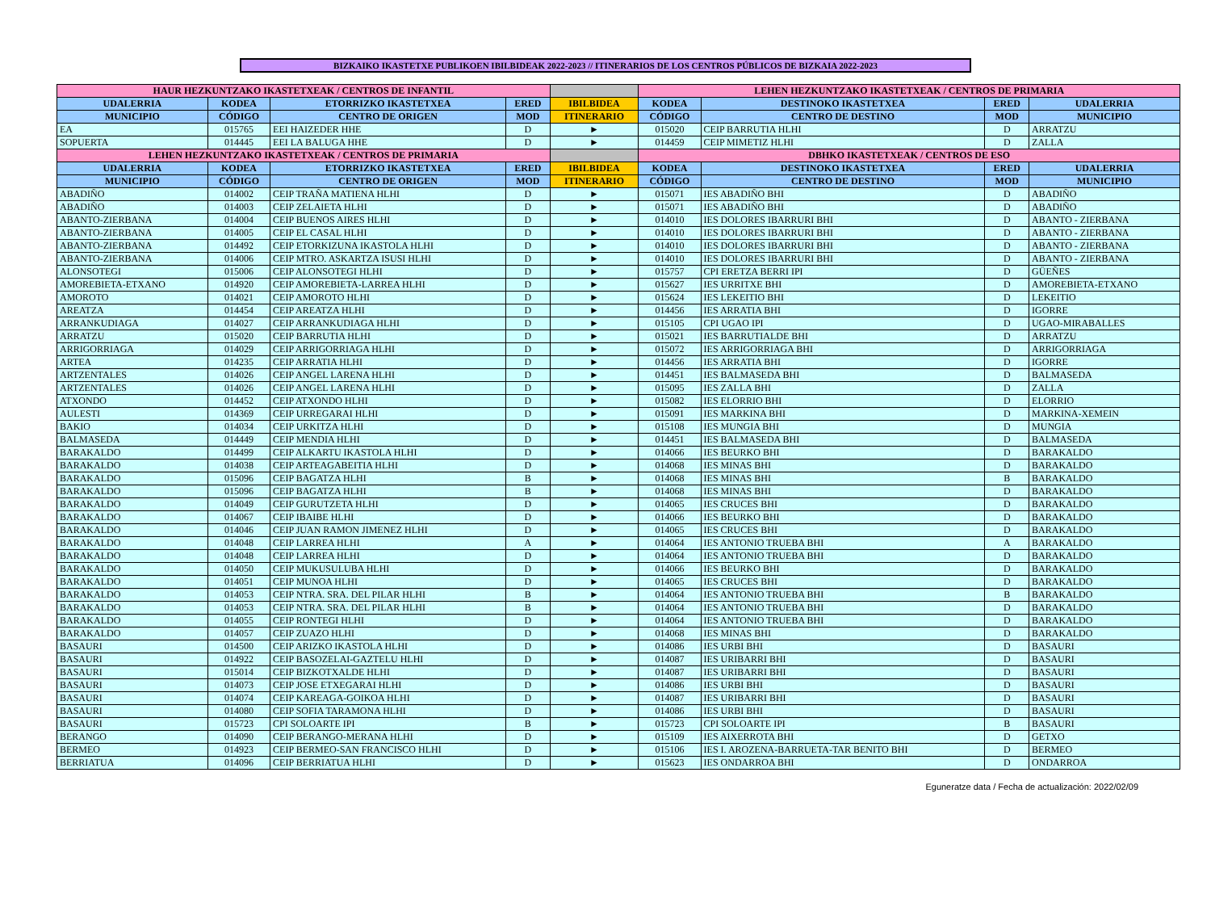BIZKAIKO IKASTETXE PUBLIKOEN IBILBIDEAK 2022-2023 // ITINERARIOS DE LOS CENTROS PÚBLICOS DE BIZKAIA 2022-2023
| HAUR HEZKUNTZAKO IKASTETXEAK / CENTROS DE INFANTIL | | | | | LEHEN HEZKUNTZAKO IKASTETXEAK / CENTROS DE PRIMARIA | | | |
| --- | --- | --- | --- | --- | --- | --- | --- | --- |
| UDALERRIA | KODEA | ETORRIZKO IKASTETXEA | ERED | IBILBIDEA | KODEA | DESTINOKO IKASTETXEA | ERED | UDALERRIA |
| MUNICIPIO | CÓDIGO | CENTRO DE ORIGEN | MOD | ITINERARIO | CÓDIGO | CENTRO DE DESTINO | MOD | MUNICIPIO |
| EA | 015765 | EEI HAIZEDER HHE | D | ► | 015020 | CEIP BARRUTIA HLHI | D | ARRATZU |
| SOPUERTA | 014445 | EEI LA BALUGA HHE | D | ► | 014459 | CEIP MIMETIZ HLHI | D | ZALLA |
| LEHEN HEZKUNTZAKO IKASTETXEAK / CENTROS DE PRIMARIA | | | | | DBHKO IKASTETXEAK / CENTROS DE ESO | | | |
| UDALERRIA | KODEA | ETORRIZKO IKASTETXEA | ERED | IBILBIDEA | KODEA | DESTINOKO IKASTETXEA | ERED | UDALERRIA |
| MUNICIPIO | CÓDIGO | CENTRO DE ORIGEN | MOD | ITINERARIO | CÓDIGO | CENTRO DE DESTINO | MOD | MUNICIPIO |
| ABADIÑO | 014002 | CEIP TRAÑA MATIENA HLHI | D | ► | 015071 | IES ABADIÑO BHI | D | ABADIÑO |
| ABADIÑO | 014003 | CEIP ZELAIETA HLHI | D | ► | 015071 | IES ABADIÑO BHI | D | ABADIÑO |
| ABANTO-ZIERBANA | 014004 | CEIP BUENOS AIRES HLHI | D | ► | 014010 | IES DOLORES IBARRURI BHI | D | ABANTO - ZIERBANA |
| ABANTO-ZIERBANA | 014005 | CEIP EL CASAL HLHI | D | ► | 014010 | IES DOLORES IBARRURI BHI | D | ABANTO - ZIERBANA |
| ABANTO-ZIERBANA | 014492 | CEIP ETORKIZUNA IKASTOLA HLHI | D | ► | 014010 | IES DOLORES IBARRURI BHI | D | ABANTO - ZIERBANA |
| ABANTO-ZIERBANA | 014006 | CEIP MTRO. ASKARTZA ISUSI HLHI | D | ► | 014010 | IES DOLORES IBARRURI BHI | D | ABANTO - ZIERBANA |
| ALONSOTEGI | 015006 | CEIP ALONSOTEGI HLHI | D | ► | 015757 | CPI ERETZA BERRI IPI | D | GÜEÑES |
| AMOREBIETA-ETXANO | 014920 | CEIP AMOREBIETA-LARREA HLHI | D | ► | 015627 | IES URRITXE BHI | D | AMOREBIETA-ETXANO |
| AMOROTO | 014021 | CEIP AMOROTO HLHI | D | ► | 015624 | IES LEKEITIO BHI | D | LEKEITIO |
| AREATZA | 014454 | CEIP AREATZA HLHI | D | ► | 014456 | IES ARRATIA BHI | D | IGORRE |
| ARRANKUDIAGA | 014027 | CEIP ARRANKUDIAGA HLHI | D | ► | 015105 | CPI UGAO IPI | D | UGAO-MIRABALLES |
| ARRATZU | 015020 | CEIP BARRUTIA HLHI | D | ► | 015021 | IES BARRUTIALDE BHI | D | ARRATZU |
| ARRIGORRIAGA | 014029 | CEIP ARRIGORRIAGA HLHI | D | ► | 015072 | IES ARRIGORRIAGA BHI | D | ARRIGORRIAGA |
| ARTEA | 014235 | CEIP ARRATIA HLHI | D | ► | 014456 | IES ARRATIA BHI | D | IGORRE |
| ARTZENTALES | 014026 | CEIP ANGEL LARENA HLHI | D | ► | 014451 | IES BALMASEDA BHI | D | BALMASEDA |
| ARTZENTALES | 014026 | CEIP ANGEL LARENA HLHI | D | ► | 015095 | IES ZALLA BHI | D | ZALLA |
| ATXONDO | 014452 | CEIP ATXONDO HLHI | D | ► | 015082 | IES ELORRIO BHI | D | ELORRIO |
| AULESTI | 014369 | CEIP URREGARAI HLHI | D | ► | 015091 | IES MARKINA BHI | D | MARKINA-XEMEIN |
| BAKIO | 014034 | CEIP URKITZA HLHI | D | ► | 015108 | IES MUNGIA BHI | D | MUNGIA |
| BALMASEDA | 014449 | CEIP MENDIA HLHI | D | ► | 014451 | IES BALMASEDA BHI | D | BALMASEDA |
| BARAKALDO | 014499 | CEIP ALKARTU IKASTOLA HLHI | D | ► | 014066 | IES BEURKO BHI | D | BARAKALDO |
| BARAKALDO | 014038 | CEIP ARTEAGABEITIA HLHI | D | ► | 014068 | IES MINAS BHI | D | BARAKALDO |
| BARAKALDO | 015096 | CEIP BAGATZA HLHI | B | ► | 014068 | IES MINAS BHI | B | BARAKALDO |
| BARAKALDO | 015096 | CEIP BAGATZA HLHI | B | ► | 014068 | IES MINAS BHI | D | BARAKALDO |
| BARAKALDO | 014049 | CEIP GURUTZETA HLHI | D | ► | 014065 | IES CRUCES BHI | D | BARAKALDO |
| BARAKALDO | 014067 | CEIP IBAIBE HLHI | D | ► | 014066 | IES BEURKO BHI | D | BARAKALDO |
| BARAKALDO | 014046 | CEIP JUAN RAMON JIMENEZ HLHI | D | ► | 014065 | IES CRUCES BHI | D | BARAKALDO |
| BARAKALDO | 014048 | CEIP LARREA HLHI | A | ► | 014064 | IES ANTONIO TRUEBA BHI | A | BARAKALDO |
| BARAKALDO | 014048 | CEIP LARREA HLHI | D | ► | 014064 | IES ANTONIO TRUEBA BHI | D | BARAKALDO |
| BARAKALDO | 014050 | CEIP MUKUSULUBA HLHI | D | ► | 014066 | IES BEURKO BHI | D | BARAKALDO |
| BARAKALDO | 014051 | CEIP MUNOA HLHI | D | ► | 014065 | IES CRUCES BHI | D | BARAKALDO |
| BARAKALDO | 014053 | CEIP NTRA. SRA. DEL PILAR HLHI | B | ► | 014064 | IES ANTONIO TRUEBA BHI | B | BARAKALDO |
| BARAKALDO | 014053 | CEIP NTRA. SRA. DEL PILAR HLHI | B | ► | 014064 | IES ANTONIO TRUEBA BHI | D | BARAKALDO |
| BARAKALDO | 014055 | CEIP RONTEGI HLHI | D | ► | 014064 | IES ANTONIO TRUEBA BHI | D | BARAKALDO |
| BARAKALDO | 014057 | CEIP ZUAZO HLHI | D | ► | 014068 | IES MINAS BHI | D | BARAKALDO |
| BASAURI | 014500 | CEIP ARIZKO IKASTOLA HLHI | D | ► | 014086 | IES URBI BHI | D | BASAURI |
| BASAURI | 014922 | CEIP BASOZELAI-GAZTELU HLHI | D | ► | 014087 | IES URIBARRI BHI | D | BASAURI |
| BASAURI | 015014 | CEIP BIZKOTXALDE HLHI | D | ► | 014087 | IES URIBARRI BHI | D | BASAURI |
| BASAURI | 014073 | CEIP JOSE ETXEGARAI HLHI | D | ► | 014086 | IES URBI BHI | D | BASAURI |
| BASAURI | 014074 | CEIP KAREAGA-GOIKOA HLHI | D | ► | 014087 | IES URIBARRI BHI | D | BASAURI |
| BASAURI | 014080 | CEIP SOFIA TARAMONA HLHI | D | ► | 014086 | IES URBI BHI | D | BASAURI |
| BASAURI | 015723 | CPI SOLOARTE IPI | B | ► | 015723 | CPI SOLOARTE IPI | B | BASAURI |
| BERANGO | 014090 | CEIP BERANGO-MERANA HLHI | D | ► | 015109 | IES AIXERROTA BHI | D | GETXO |
| BERMEO | 014923 | CEIP BERMEO-SAN FRANCISCO HLHI | D | ► | 015106 | IES I. AROZENA-BARRUETA-TAR BENITO BHI | D | BERMEO |
| BERRIATUA | 014096 | CEIP BERRIATUA HLHI | D | ► | 015623 | IES ONDARROA BHI | D | ONDARROA |
Eguneratze data / Fecha de actualización: 2022/02/09